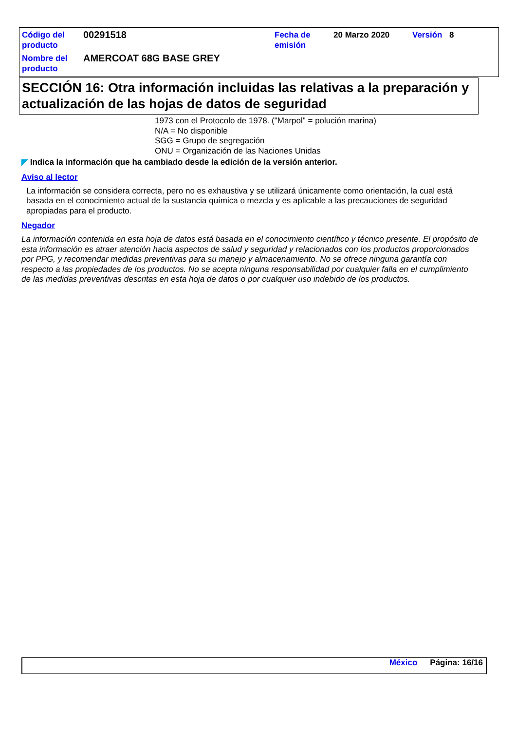| Código del producto | 00291518 | Fecha de emisión | 20 Marzo 2020 | Versión | 8 |
| Nombre del producto | AMERCOAT 68G BASE GREY | | | | |
SECCIÓN 16: Otra información incluidas las relativas a la preparación y actualización de las hojas de datos de seguridad
1973 con el Protocolo de 1978. ("Marpol" = polución marina)
N/A = No disponible
SGG = Grupo de segregación
ONU = Organización de las Naciones Unidas
◤ Indica la información que ha cambiado desde la edición de la versión anterior.
Aviso al lector
La información se considera correcta, pero no es exhaustiva y se utilizará únicamente como orientación, la cual está basada en el conocimiento actual de la sustancia química o mezcla y es aplicable a las precauciones de seguridad apropiadas para el producto.
Negador
La información contenida en esta hoja de datos está basada en el conocimiento científico y técnico presente. El propósito de esta información es atraer atención hacia aspectos de salud y seguridad y relacionados con los productos proporcionados por PPG, y recomendar medidas preventivas para su manejo y almacenamiento. No se ofrece ninguna garantía con respecto a las propiedades de los productos. No se acepta ninguna responsabilidad por cualquier falla en el cumplimiento de las medidas preventivas descritas en esta hoja de datos o por cualquier uso indebido de los productos.
México Página: 16/16